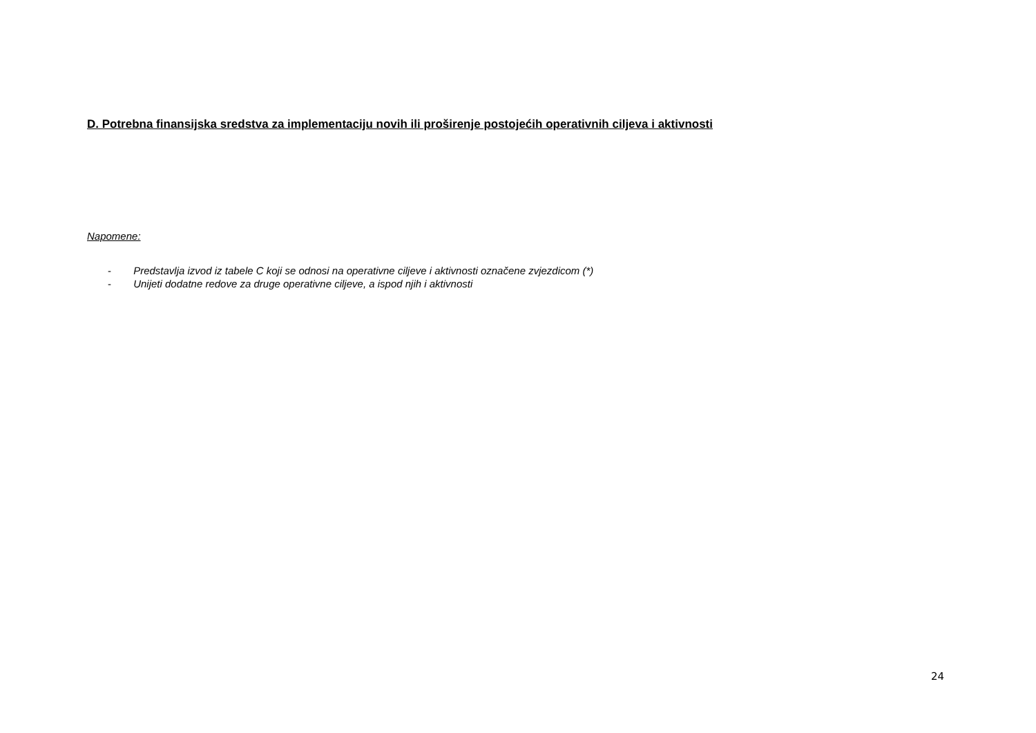D. Potrebna finansijska sredstva za implementaciju novih ili proširenje postojećih operativnih ciljeva i aktivnosti
Napomene:
- Predstavlja izvod iz tabele C koji se odnosi na operativne ciljeve i aktivnosti označene zvjezdicom (*)
- Unijeti dodatne redove za druge operativne ciljeve, a ispod njih i aktivnosti
24